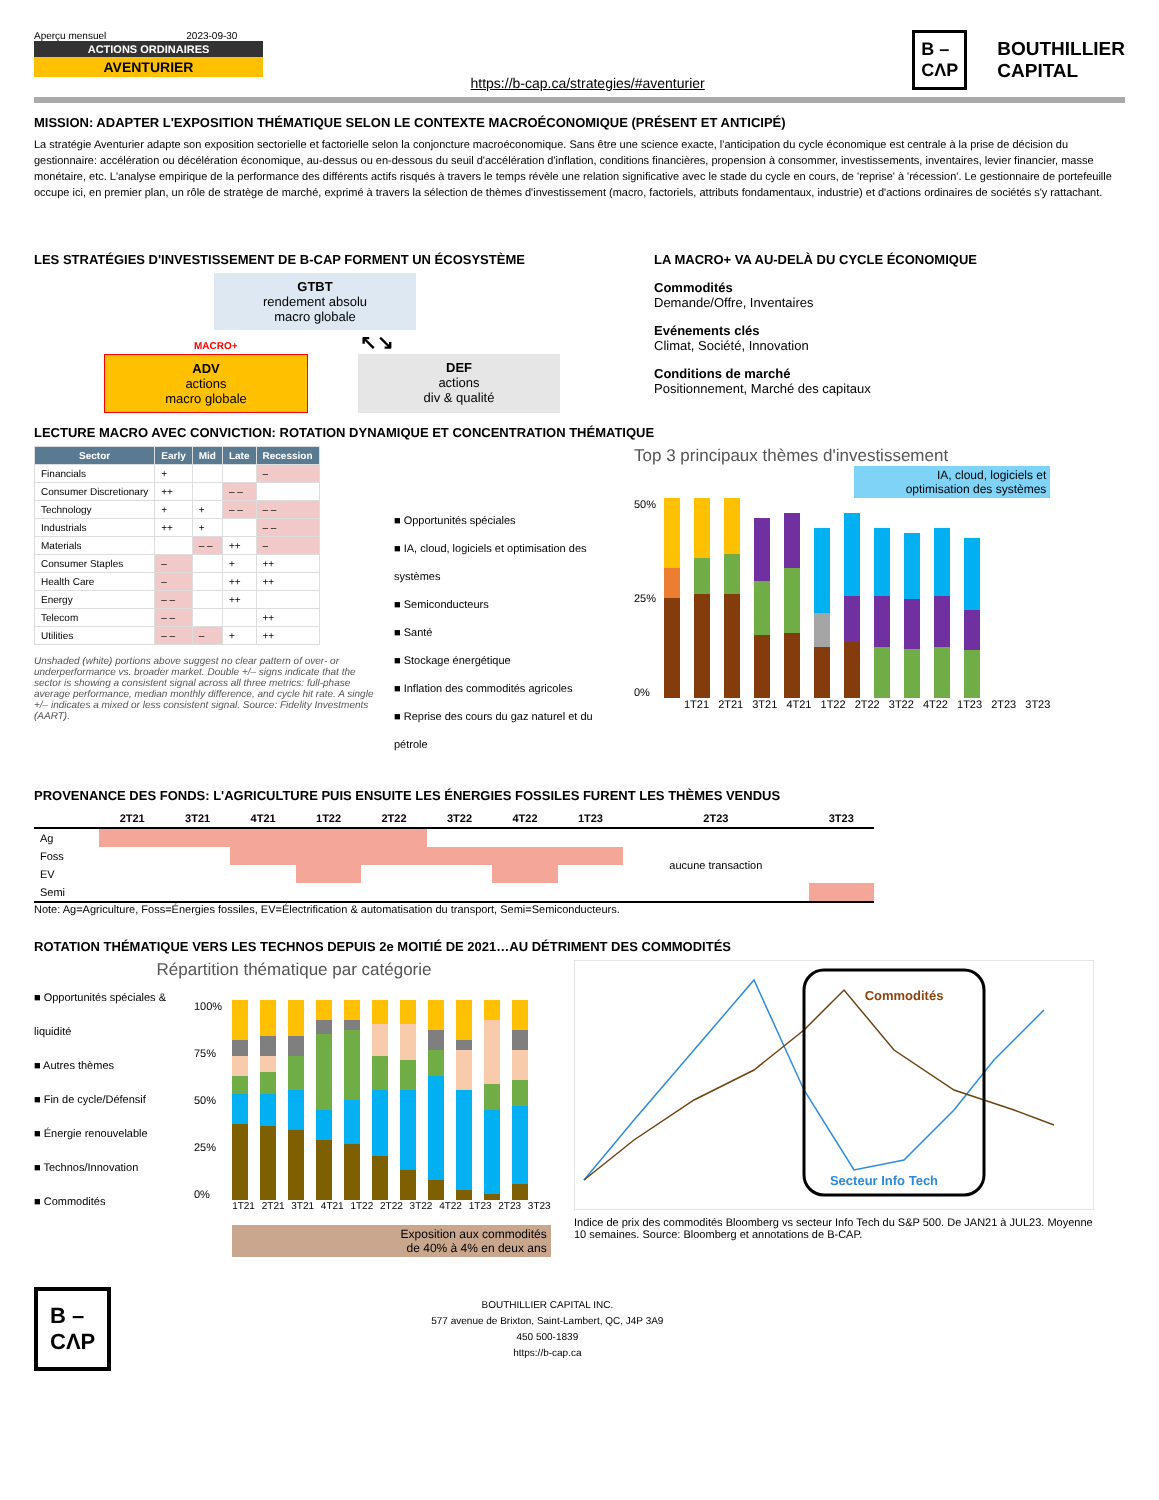Aperçu mensuel 2023-09-30
ACTIONS ORDINAIRES
AVENTURIER
https://b-cap.ca/strategies/#aventurier
B –
CΛP
BOUTHILLIER
CAPITAL
MISSION: ADAPTER L'EXPOSITION THÉMATIQUE SELON LE CONTEXTE MACROÉCONOMIQUE (PRÉSENT ET ANTICIPÉ)
La stratégie Aventurier adapte son exposition sectorielle et factorielle selon la conjoncture macroéconomique. Sans être une science exacte, l'anticipation du cycle économique est centrale à la prise de décision du gestionnaire: accélération ou décélération économique, au-dessus ou en-dessous du seuil d'accélération d'inflation, conditions financières, propension à consommer, investissements, inventaires, levier financier, masse monétaire, etc. L'analyse empirique de la performance des différents actifs risqués à travers le temps révèle une relation significative avec le stade du cycle en cours, de 'reprise' à 'récession'. Le gestionnaire de portefeuille occupe ici, en premier plan, un rôle de stratège de marché, exprimé à travers la sélection de thèmes d'investissement (macro, factoriels, attributs fondamentaux, industrie) et d'actions ordinaires de sociétés s'y rattachant.
LES STRATÉGIES D'INVESTISSEMENT DE B-CAP FORMENT UN ÉCOSYSTÈME
GTBT
rendement absolu
macro globale
MACRO+ ↖↘
ADV
actions
macro globale
DEF
actions
div & qualité
LA MACRO+ VA AU-DELÀ DU CYCLE ÉCONOMIQUE
Commodités
Demande/Offre, Inventaires
Evénements clés
Climat, Société, Innovation
Conditions de marché
Positionnement, Marché des capitaux
LECTURE MACRO AVEC CONVICTION: ROTATION DYNAMIQUE ET CONCENTRATION THÉMATIQUE
| Sector | Early | Mid | Late | Recession |
| --- | --- | --- | --- | --- |
| Financials | + | | | – |
| Consumer Discretionary | ++ | | – – | |
| Technology | + | + | – – | – – |
| Industrials | ++ | + | | – – |
| Materials | | – – | ++ | – |
| Consumer Staples | – | | + | ++ |
| Health Care | – | | ++ | ++ |
| Energy | – – | | ++ | |
| Telecom | – – | | | ++ |
| Utilities | – – | – | + | ++ |
Unshaded (white) portions above suggest no clear pattern of over- or underperformance vs. broader market. Double +/– signs indicate that the sector is showing a consistent signal across all three metrics: full-phase average performance, median monthly difference, and cycle hit rate. A single +/– indicates a mixed or less consistent signal. Source: Fidelity Investments (AART).
■ Opportunités spéciales
■ IA, cloud, logiciels et optimisation des systèmes
■ Semiconducteurs
■ Santé
■ Stockage énergétique
■ Inflation des commodités agricoles
■ Reprise des cours du gaz naturel et du pétrole
Top 3 principaux thèmes d'investissement
IA, cloud, logiciels et
optimisation des systèmes
50%
25%
0%
1T21 2T21 3T21 4T21 1T22 2T22 3T22 4T22 1T23 2T23 3T23
PROVENANCE DES FONDS: L'AGRICULTURE PUIS ENSUITE LES ÉNERGIES FOSSILES FURENT LES THÈMES VENDUS
| | 2T21 | 3T21 | 4T21 | 1T22 | 2T22 | 3T22 | 4T22 | 1T23 | 2T23 | 3T23 |
| --- | --- | --- | --- | --- | --- | --- | --- | --- | --- | --- |
| Ag | | | | | | | | | | |
| Foss | | | | | | | | | aucune transaction | |
| EV | | | | | | | | | | |
| Semi | | | | | | | | | | |
Note: Ag=Agriculture, Foss=Énergies fossiles, EV=Électrification & automatisation du transport, Semi=Semiconducteurs.
ROTATION THÉMATIQUE VERS LES TECHNOS DEPUIS 2e MOITIÉ DE 2021…AU DÉTRIMENT DES COMMODITÉS
Répartition thématique par catégorie
■ Opportunités spéciales & liquidité
■ Autres thèmes
■ Fin de cycle/Défensif
■ Énergie renouvelable
■ Technos/Innovation
■ Commodités
100%
75%
50%
25%
0%
1T21 2T21 3T21 4T21 1T22 2T22 3T22 4T22 1T23 2T23 3T23
Exposition aux commodités
de 40% à 4% en deux ans
Commodités
Secteur Info Tech
Indice de prix des commodités Bloomberg vs secteur Info Tech du S&P 500. De JAN21 à JUL23. Moyenne 10 semaines. Source: Bloomberg et annotations de B-CAP.
B –
CΛP
BOUTHILLIER CAPITAL INC.
577 avenue de Brixton, Saint-Lambert, QC, J4P 3A9
450 500-1839
https://b-cap.ca